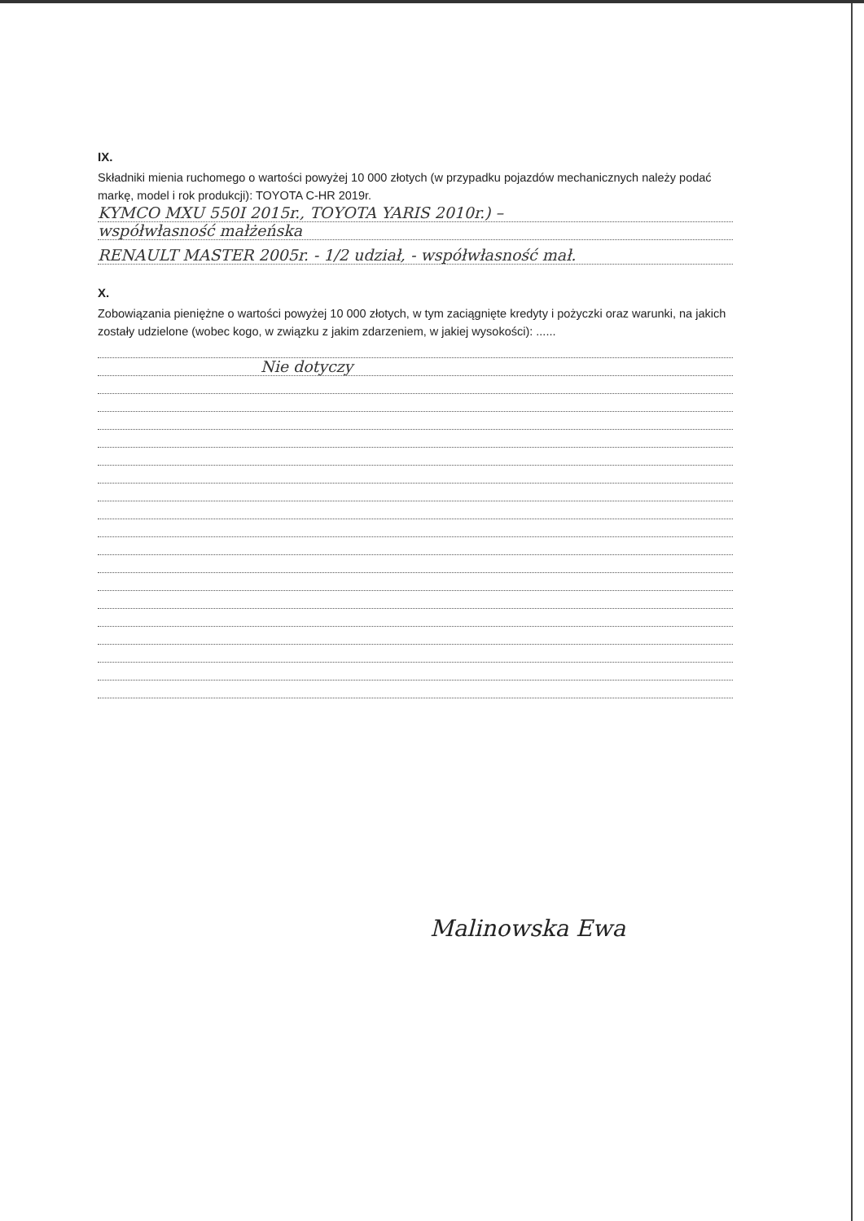IX.
Składniki mienia ruchomego o wartości powyżej 10 000 złotych (w przypadku pojazdów mechanicznych należy podać markę, model i rok produkcji): TOYOTA C-HR 2019r.
KYMCO MXU 550I 2015r., TOYOTA YARIS 2010r.) –
współwłasność małżeńska
RENAULT MASTER 2005r. - 1/2 udział, - współwłasność mał.
X.
Zobowiązania pieniężne o wartości powyżej 10 000 złotych, w tym zaciągnięte kredyty i pożyczki oraz warunki, na jakich zostały udzielone (wobec kogo, w związku z jakim zdarzeniem, w jakiej wysokości): ......
Nie dotyczy
Malinowska Ewa